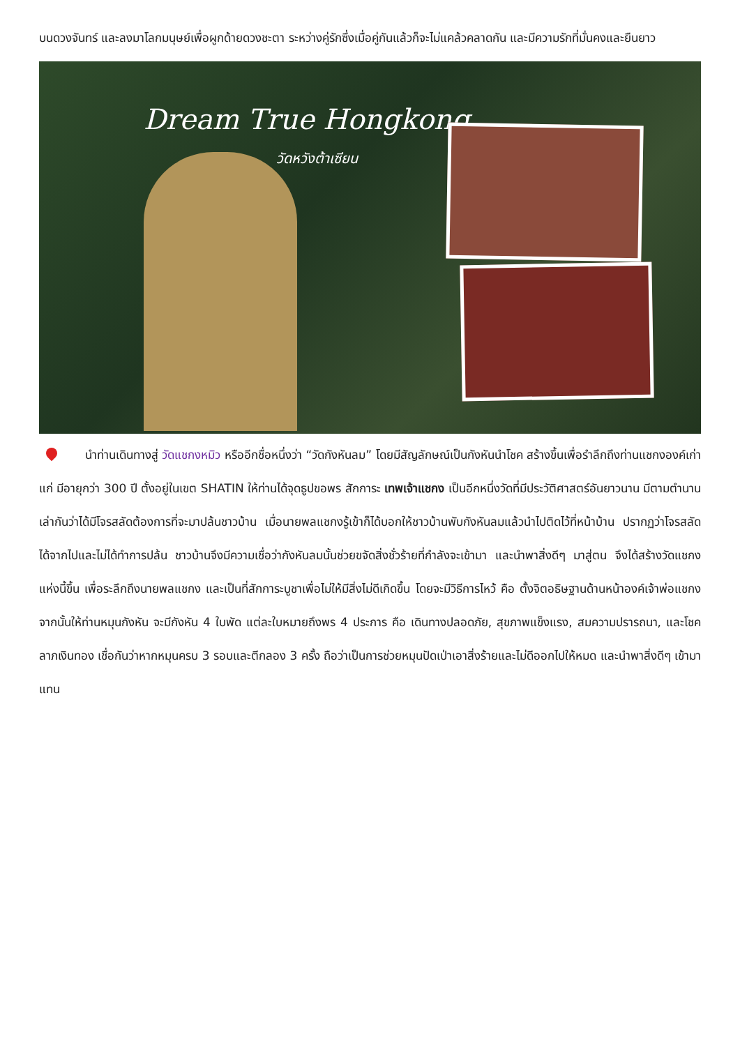บนดวงจันทร์ และลงมาโลกมนุษย์เพื่อผูกด้ายดวงชะตา ระหว่างคู่รักซึ่งเมื่อคู่กันแล้วก็จะไม่แคล้วคลาดกัน และมีความรักที่มั่นคงและยืนยาว
Dream True Hongkong
วัดหวังต้าเซียน
นำท่านเดินทางสู่ วัดแชกงหมิว หรืออีกชื่อหนึ่งว่า “วัดกังหันลม” โดยมีสัญลักษณ์เป็นกังหันนำโชค สร้างขึ้นเพื่อรำลึกถึงท่านแชกงองค์เก่าแก่ มีอายุกว่า 300 ปี ตั้งอยู่ในเขต SHATIN ให้ท่านได้จุดธูปขอพร สักการะ เทพเจ้าแชกง เป็นอีกหนึ่งวัดที่มีประวัติศาสตร์อันยาวนาน มีตามตำนานเล่ากันว่าได้มีโจรสลัดต้องการที่จะมาปล้นชาวบ้าน เมื่อนายพลแชกงรู้เข้าก็ได้บอกให้ชาวบ้านพับกังหันลมแล้วนำไปติดไว้ที่หน้าบ้าน ปรากฏว่าโจรสลัดได้จากไปและไม่ได้ทำการปล้น ชาวบ้านจึงมีความเชื่อว่ากังหันลมนั้นช่วยขจัดสิ่งชั่วร้ายที่กำลังจะเข้ามา และนำพาสิ่งดีๆ มาสู่ตน จึงได้สร้างวัดแชกงแห่งนี้ขึ้น เพื่อระลึกถึงนายพลแชกง และเป็นที่สักการะบูชาเพื่อไม่ให้มีสิ่งไม่ดีเกิดขึ้น โดยจะมีวิธีการไหว้ คือ ตั้งจิตอธิษฐานด้านหน้าองค์เจ้าพ่อแชกง จากนั้นให้ท่านหมุนกังหัน จะมีกังหัน 4 ใบพัด แต่ละใบหมายถึงพร 4 ประการ คือ เดินทางปลอดภัย, สุขภาพแข็งแรง, สมความปรารถนา, และโชคลาภเงินทอง เชื่อกันว่าหากหมุนครบ 3 รอบและตีกลอง 3 ครั้ง ถือว่าเป็นการช่วยหมุนปัดเป่าเอาสิ่งร้ายและไม่ดีออกไปให้หมด และนำพาสิ่งดีๆ เข้ามาแทน